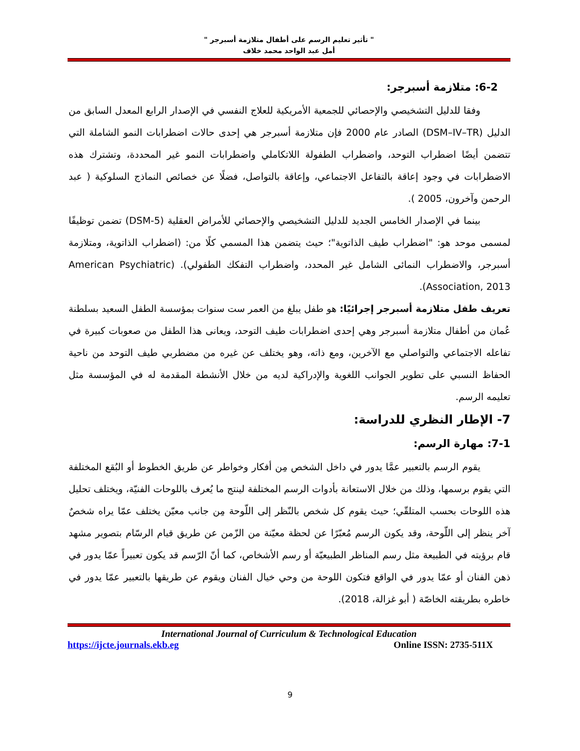" تأثير تعليم الرسم على أطفال متلازمة أسبرجر "
أمل عبد الواحد محمد خلاف
6-2: متلازمة أسبرجر:
وفقا للدليل التشخيصي والإحصائي للجمعية الأمريكية للعلاج النفسي في الإصدار الرابع المعدل السابق من الدليل (DSM–IV–TR) الصادر عام 2000 فإن متلازمة أسبرجر هي إحدى حالات اضطرابات النمو الشاملة التي تتضمن أيضًا اضطراب التوحد، واضطراب الطفولة اللاتكاملي واضطرابات النمو غير المحددة، وتشترك هذه الاضطرابات في وجود إعاقة بالتفاعل الاجتماعي، وإعاقة بالتواصل، فضلًا عن خصائص النماذج السلوكية ( عبد الرحمن وآخرون، 2005 ).
بينما في الإصدار الخامس الجديد للدليل التشخيصي والإحصائي للأمراض العقلية (DSM-5) تضمن توظيفًا لمسمى موحد هو: "اضطراب طيف الذاتوية"؛ حيث يتضمن هذا المسمي كلًا من: (اضطراب الذاتوية، ومتلازمة أسبرجر، والاضطراب النمائى الشامل غير المحدد، واضطراب التفكك الطفولي). (American Psychiatric Association, 2013).
تعريف طفل متلازمة أسبرجر إجرائيًا: هو طفل يبلغ من العمر ست سنوات بمؤسسة الطفل السعيد بسلطنة عُمان من أطفال متلازمة أسبرجر وهي إحدى اضطرابات طيف التوحد، ويعانى هذا الطفل من صعوبات كبيرة في تفاعله الاجتماعي والتواصلي مع الآخرين، ومع ذاته، وهو يختلف عن غيره من مضطربي طيف التوحد من ناحية الحفاظ النسبي على تطوير الجوانب اللغوية والإدراكية لديه من خلال الأنشطة المقدمة له في المؤسسة مثل تعليمه الرسم.
7- الإطار النظري للدراسة:
7-1: مهارة الرسم:
يقوم الرسم بالتعبير عمَّا يدور في داخل الشخص مِن أفكار وخواطر عن طريق الخطوط أو البُقع المختلفة التي يقوم برسمها، وذلك من خلال الاستعانة بأدوات الرسم المختلفة لينتج ما يُعرف باللوحات الفنيّة، ويختلف تحليل هذه اللوحات بحسب المتلقّي؛ حيث يقوم كل شخص بالنّظر إلى اللّوحة مِن جانب معيّن يختلف عمّا يراه شخصٌ آخر ينظر إلى اللّوحة، وقد يكون الرسم مُعبّرًا عن لحظة معيّنة من الزّمن عن طريق قيام الرسّام بتصوير مشهد قام برؤيته في الطبيعة مثل رسم المناظر الطبيعيّة أو رسم الأشخاص، كما أنّ الرّسم قد يكون تعبيراً عمّا يدور في ذهن الفنان أو عمّا يدور في الواقع فتكون اللوحة من وحي خيال الفنان ويقوم عن طريقها بالتعبير عمّا يدور في خاطره بطريقته الخاصّة ( أبو غزالة، 2018).
International Journal of Curriculum & Technological Education
https://ijcte.journals.ekb.eg Online ISSN: 2735-511X
9